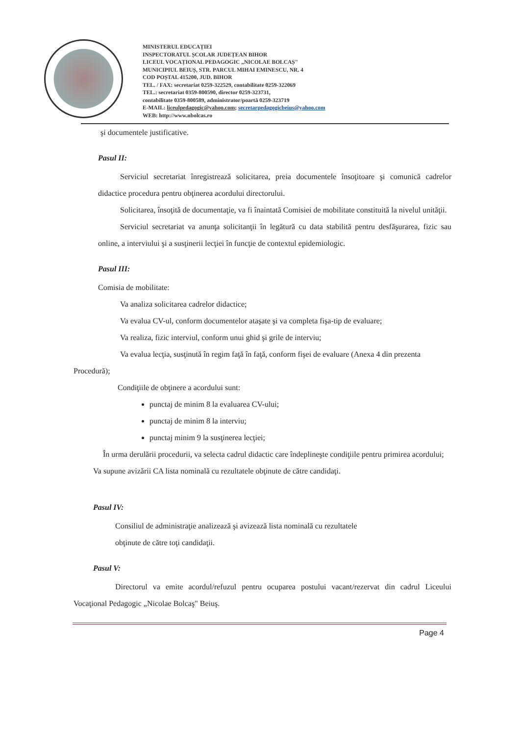MINISTERUL EDUCAȚIEI
INSPECTORATUL ȘCOLAR JUDEȚEAN BIHOR
LICEUL VOCAȚIONAL PEDAGOGIC „NICOLAE BOLCAȘ"
MUNICIPIUL BEIUȘ, STR. PARCUL MIHAI EMINESCU, NR. 4
COD POȘTAL 415200, JUD. BIHOR
TEL. / FAX: secretariat 0259-322529, contabilitate 0259-322069
TEL.: secretariat 0359-800590, director 0259-323731,
contabilitate 0359-800589, administrator/poartă 0259-323719
E-MAIL: liceulpedagogic@yahoo.com; secretarpedagogicbeius@yahoo.com
WEB: http://www.nbolcas.ro
şi documentele justificative.
Pasul II:
Serviciul secretariat înregistrează solicitarea, preia documentele însoţitoare şi comunică cadrelor didactice procedura pentru obţinerea acordului directorului.
Solicitarea, însoţită de documentaţie, va fi înaintată Comisiei de mobilitate constituită la nivelul unităţii.
Serviciul secretariat va anunţa solicitanţii în legătură cu data stabilită pentru desfăşurarea, fizic sau online, a interviului şi a susţinerii lecţiei în funcţie de contextul epidemiologic.
Pasul III:
Comisia de mobilitate:
Va analiza solicitarea cadrelor didactice;
Va evalua CV-ul, conform documentelor ataşate şi va completa fişa-tip de evaluare;
Va realiza, fizic interviul, conform unui ghid şi grile de interviu;
Va evalua lecţia, susţinută în regim faţă în faţă, conform fişei de evaluare (Anexa 4 din prezenta Procedură);
Condiţiile de obţinere a acordului sunt:
punctaj de minim 8 la evaluarea CV-ului;
punctaj de minim 8 la interviu;
punctaj minim 9 la susţinerea lecţiei;
În urma derulării procedurii, va selecta cadrul didactic care îndeplineşte condiţiile pentru primirea acordului;
Va supune avizării CA lista nominală cu rezultatele obţinute de către candidaţi.
Pasul IV:
Consiliul de administraţie analizează şi avizează lista nominală cu rezultatele
obţinute de către toţi candidaţii.
Pasul V:
Directorul va emite acordul/refuzul pentru ocuparea postului vacant/rezervat din cadrul Liceului Vocaţional Pedagogic „Nicolae Bolcaş" Beiuş.
Page 4